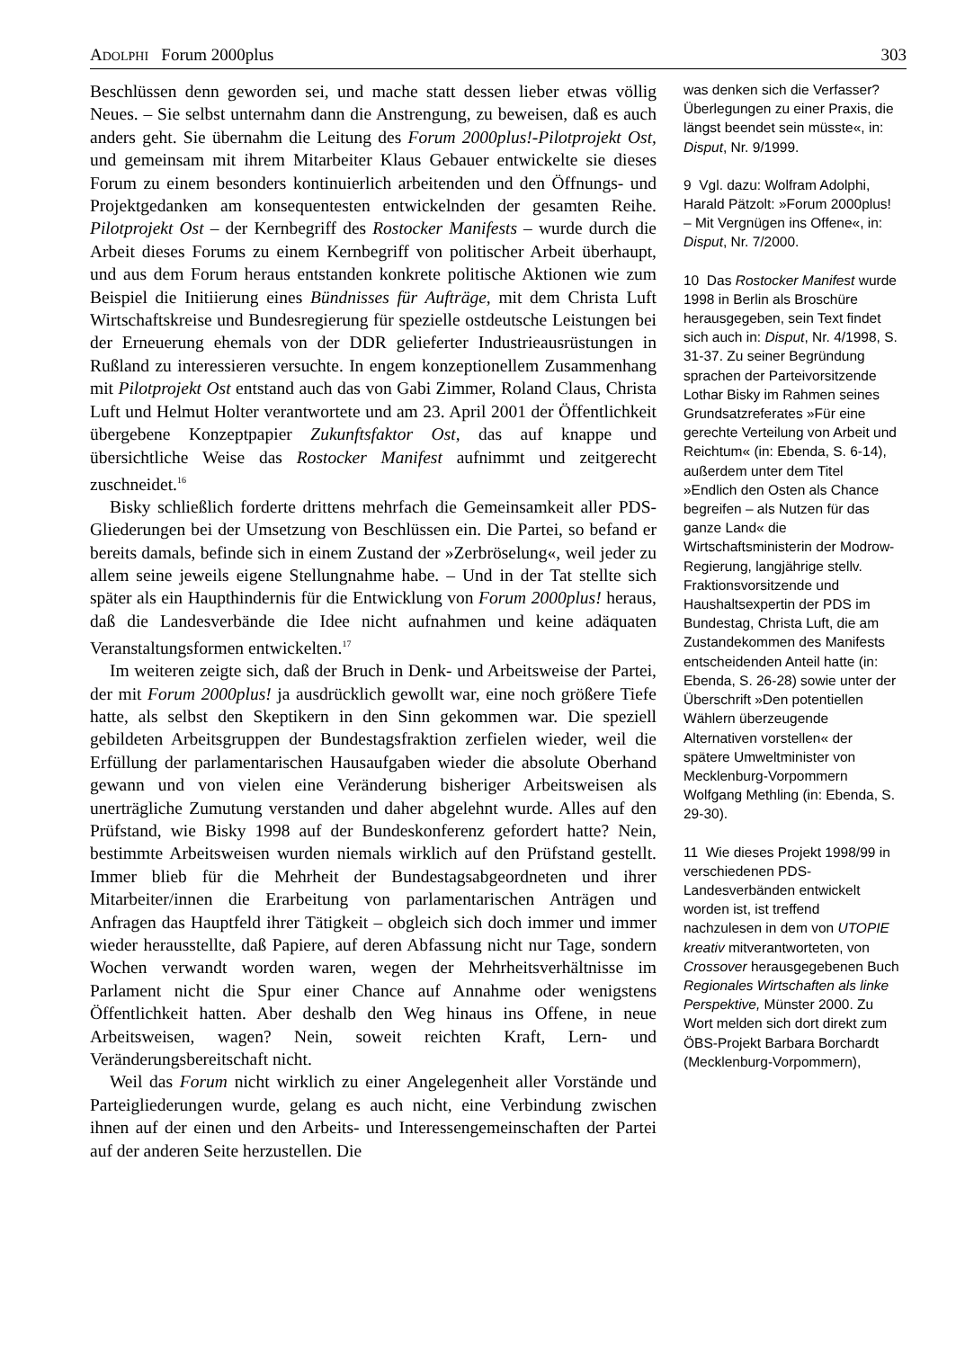ADOLPHI Forum 2000plus 303
Beschlüssen denn geworden sei, und mache statt dessen lieber etwas völlig Neues. – Sie selbst unternahm dann die Anstrengung, zu beweisen, daß es auch anders geht. Sie übernahm die Leitung des Forum 2000plus!-Pilotprojekt Ost, und gemeinsam mit ihrem Mitarbeiter Klaus Gebauer entwickelte sie dieses Forum zu einem besonders kontinuierlich arbeitenden und den Öffnungs- und Projektgedanken am konsequentesten entwickelnden der gesamten Reihe. Pilotprojekt Ost – der Kernbegriff des Rostocker Manifests – wurde durch die Arbeit dieses Forums zu einem Kernbegriff von politischer Arbeit überhaupt, und aus dem Forum heraus entstanden konkrete politische Aktionen wie zum Beispiel die Initiierung eines Bündnisses für Aufträge, mit dem Christa Luft Wirtschaftskreise und Bundesregierung für spezielle ostdeutsche Leistungen bei der Erneuerung ehemals von der DDR gelieferter Industrieausrüstungen in Rußland zu interessieren versuchte. In engem konzeptionellem Zusammenhang mit Pilotprojekt Ost entstand auch das von Gabi Zimmer, Roland Claus, Christa Luft und Helmut Holter verantwortete und am 23. April 2001 der Öffentlichkeit übergebene Konzeptpapier Zukunftsfaktor Ost, das auf knappe und übersichtliche Weise das Rostocker Manifest aufnimmt und zeitgerecht zuschneidet.<sup>16</sup>
Bisky schließlich forderte drittens mehrfach die Gemeinsamkeit aller PDS-Gliederungen bei der Umsetzung von Beschlüssen ein. Die Partei, so befand er bereits damals, befinde sich in einem Zustand der »Zerbröselung«, weil jeder zu allem seine jeweils eigene Stellungnahme habe. – Und in der Tat stellte sich später als ein Haupthindernis für die Entwicklung von Forum 2000plus! heraus, daß die Landesverbände die Idee nicht aufnahmen und keine adäquaten Veranstaltungsformen entwickelten.<sup>17</sup>
Im weiteren zeigte sich, daß der Bruch in Denk- und Arbeitsweise der Partei, der mit Forum 2000plus! ja ausdrücklich gewollt war, eine noch größere Tiefe hatte, als selbst den Skeptikern in den Sinn gekommen war. Die speziell gebildeten Arbeitsgruppen der Bundestagsfraktion zerfielen wieder, weil die Erfüllung der parlamentarischen Hausaufgaben wieder die absolute Oberhand gewann und von vielen eine Veränderung bisheriger Arbeitsweisen als unerträgliche Zumutung verstanden und daher abgelehnt wurde. Alles auf den Prüfstand, wie Bisky 1998 auf der Bundeskonferenz gefordert hatte? Nein, bestimmte Arbeitsweisen wurden niemals wirklich auf den Prüfstand gestellt. Immer blieb für die Mehrheit der Bundestagsabgeordneten und ihrer Mitarbeiter/innen die Erarbeitung von parlamentarischen Anträgen und Anfragen das Hauptfeld ihrer Tätigkeit – obgleich sich doch immer und immer wieder herausstellte, daß Papiere, auf deren Abfassung nicht nur Tage, sondern Wochen verwandt worden waren, wegen der Mehrheitsverhältnisse im Parlament nicht die Spur einer Chance auf Annahme oder wenigstens Öffentlichkeit hatten. Aber deshalb den Weg hinaus ins Offene, in neue Arbeitsweisen, wagen? Nein, soweit reichten Kraft, Lern- und Veränderungsbereitschaft nicht.
Weil das Forum nicht wirklich zu einer Angelegenheit aller Vorstände und Parteigliederungen wurde, gelang es auch nicht, eine Verbindung zwischen ihnen auf der einen und den Arbeits- und Interessengemeinschaften der Partei auf der anderen Seite herzustellen. Die
was denken sich die Verfasser? Überlegungen zu einer Praxis, die längst beendet sein müsste«, in: Disput, Nr. 9/1999.
9 Vgl. dazu: Wolfram Adolphi, Harald Pätzolt: »Forum 2000plus! – Mit Vergnügen ins Offene«, in: Disput, Nr. 7/2000.
10 Das Rostocker Manifest wurde 1998 in Berlin als Broschüre herausgegeben, sein Text findet sich auch in: Disput, Nr. 4/1998, S. 31-37. Zu seiner Begründung sprachen der Parteivorsitzende Lothar Bisky im Rahmen seines Grundsatzreferates »Für eine gerechte Verteilung von Arbeit und Reichtum« (in: Ebenda, S. 6-14), außerdem unter dem Titel »Endlich den Osten als Chance begreifen – als Nutzen für das ganze Land« die Wirtschaftsministerin der Modrow-Regierung, langjährige stellv. Fraktionsvorsitzende und Haushaltsexpertin der PDS im Bundestag, Christa Luft, die am Zustandekommen des Manifests entscheidenden Anteil hatte (in: Ebenda, S. 26-28) sowie unter der Überschrift »Den potentiellen Wählern überzeugende Alternativen vorstellen« der spätere Umweltminister von Mecklenburg-Vorpommern Wolfgang Methling (in: Ebenda, S. 29-30).
11 Wie dieses Projekt 1998/99 in verschiedenen PDS-Landesverbänden entwickelt worden ist, ist treffend nachzulesen in dem von UTOPIE kreativ mitverantworteten, von Crossover herausgegebenen Buch Regionales Wirtschaften als linke Perspektive, Münster 2000. Zu Wort melden sich dort direkt zum ÖBS-Projekt Barbara Borchardt (Mecklenburg-Vorpommern),